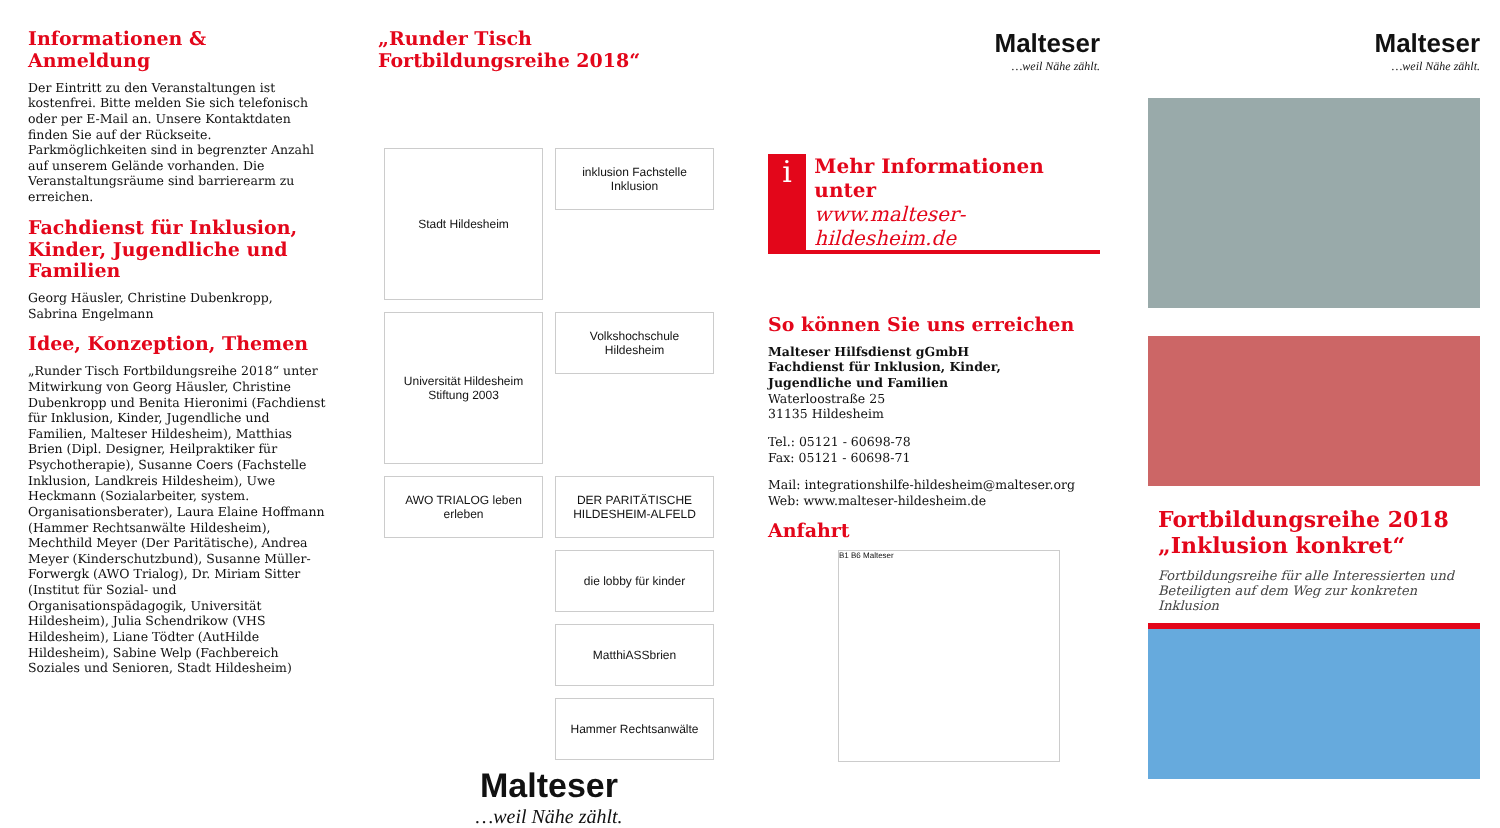Informationen &
Anmeldung
Der Eintritt zu den Veranstaltungen ist kostenfrei. Bitte melden Sie sich telefonisch oder per E-Mail an. Unsere Kontaktdaten finden Sie auf der Rückseite. Parkmöglichkeiten sind in begrenzter Anzahl auf unserem Gelände vorhanden. Die Veranstaltungsräume sind barrierearm zu erreichen.
Fachdienst für Inklusion, Kinder, Jugendliche und Familien
Georg Häusler, Christine Dubenkropp,
Sabrina Engelmann
Idee, Konzeption, Themen
„Runder Tisch Fortbildungsreihe 2018“ unter Mitwirkung von Georg Häusler, Christine Dubenkropp und Benita Hieronimi (Fachdienst für Inklusion, Kinder, Jugendliche und Familien, Malteser Hildesheim), Matthias Brien (Dipl. Designer, Heilpraktiker für Psychotherapie), Susanne Coers (Fachstelle Inklusion, Landkreis Hildesheim), Uwe Heckmann (Sozialarbeiter, system. Organisationsberater), Laura Elaine Hoffmann (Hammer Rechtsanwälte Hildesheim), Mechthild Meyer (Der Paritätische), Andrea Meyer (Kinderschutzbund), Susanne Müller-Forwergk (AWO Trialog), Dr. Miriam Sitter (Institut für Sozial- und Organisationspädagogik, Universität Hildesheim), Julia Schendrikow (VHS Hildesheim), Liane Tödter (AutHilde Hildesheim), Sabine Welp (Fachbereich Soziales und Senioren, Stadt Hildesheim)
„Runder Tisch
Fortbildungsreihe 2018“
Stadt Hildesheim
inklusion Fachstelle Inklusion
Universität Hildesheim Stiftung 2003
Volkshochschule Hildesheim
AWO TRIALOG leben erleben
DER PARITÄTISCHE HILDESHEIM-ALFELD
die lobby für kinder
MatthiASSbrien
Hammer Rechtsanwälte
Malteser
…weil Nähe zählt.
Malteser
…weil Nähe zählt.
i
Mehr Informationen unter
www.malteser-hildesheim.de
So können Sie uns erreichen
Malteser Hilfsdienst gGmbH
Fachdienst für Inklusion, Kinder,
Jugendliche und Familien
Waterloostraße 25
31135 Hildesheim
Tel.: 05121 - 60698-78
Fax: 05121 - 60698-71
Mail: integrationshilfe-hildesheim@malteser.org
Web: www.malteser-hildesheim.de
Anfahrt
B1 B6 Malteser
Malteser
…weil Nähe zählt.
Fortbildungsreihe 2018
„Inklusion konkret“
Fortbildungsreihe für alle Interessierten und Beteiligten auf dem Weg zur konkreten Inklusion